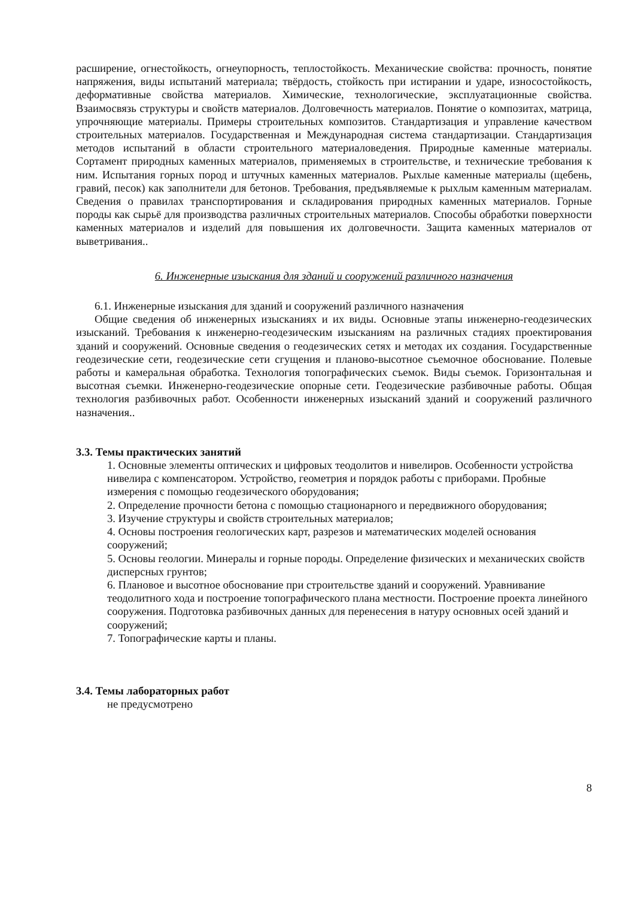расширение, огнестойкость, огнеупорность, теплостойкость. Механические свойства: прочность, понятие напряжения, виды испытаний материала; твёрдость, стойкость при истирании и ударе, износостойкость, деформативные свойства материалов. Химические, технологические, эксплуатационные свойства. Взаимосвязь структуры и свойств материалов. Долговечность материалов. Понятие о композитах, матрица, упрочняющие материалы. Примеры строительных композитов. Стандартизация и управление качеством строительных материалов. Государственная и Международная система стандартизации. Стандартизация методов испытаний в области строительного материаловедения. Природные каменные материалы. Сортамент природных каменных материалов, применяемых в строительстве, и технические требования к ним. Испытания горных пород и штучных каменных материалов. Рыхлые каменные материалы (щебень, гравий, песок) как заполнители для бетонов. Требования, предъявляемые к рыхлым каменным материалам. Сведения о правилах транспортирования и складирования природных каменных материалов. Горные породы как сырьё для производства различных строительных материалов. Способы обработки поверхности каменных материалов и изделий для повышения их долговечности. Защита каменных материалов от выветривания..
6. Инженерные изыскания для зданий и сооружений различного назначения
6.1. Инженерные изыскания для зданий и сооружений различного назначения
Общие сведения об инженерных изысканиях и их виды. Основные этапы инженерно-геодезических изысканий. Требования к инженерно-геодезическим изысканиям на различных стадиях проектирования зданий и сооружений. Основные сведения о геодезических сетях и методах их создания. Государственные геодезические сети, геодезические сети сгущения и планово-высотное съемочное обоснование. Полевые работы и камеральная обработка. Технология топографических съемок. Виды съемок. Горизонтальная и высотная съемки. Инженерно-геодезические опорные сети. Геодезические разбивочные работы. Общая технология разбивочных работ. Особенности инженерных изысканий зданий и сооружений различного назначения..
3.3. Темы практических занятий
1. Основные элементы оптических и цифровых теодолитов и нивелиров. Особенности устройства нивелира с компенсатором. Устройство, геометрия и порядок работы с приборами. Пробные измерения с помощью геодезического оборудования;
2. Определение прочности бетона с помощью стационарного и передвижного оборудования;
3. Изучение структуры и свойств строительных материалов;
4. Основы построения геологических карт, разрезов и математических моделей основания сооружений;
5. Основы геологии. Минералы и горные породы. Определение физических и механических свойств дисперсных грунтов;
6. Плановое и высотное обоснование при строительстве зданий и сооружений. Уравнивание теодолитного хода и построение топографического плана местности. Построение проекта линейного сооружения. Подготовка разбивочных данных для перенесения в натуру основных осей зданий и сооружений;
7. Топографические карты и планы.
3.4. Темы лабораторных работ
не предусмотрено
8